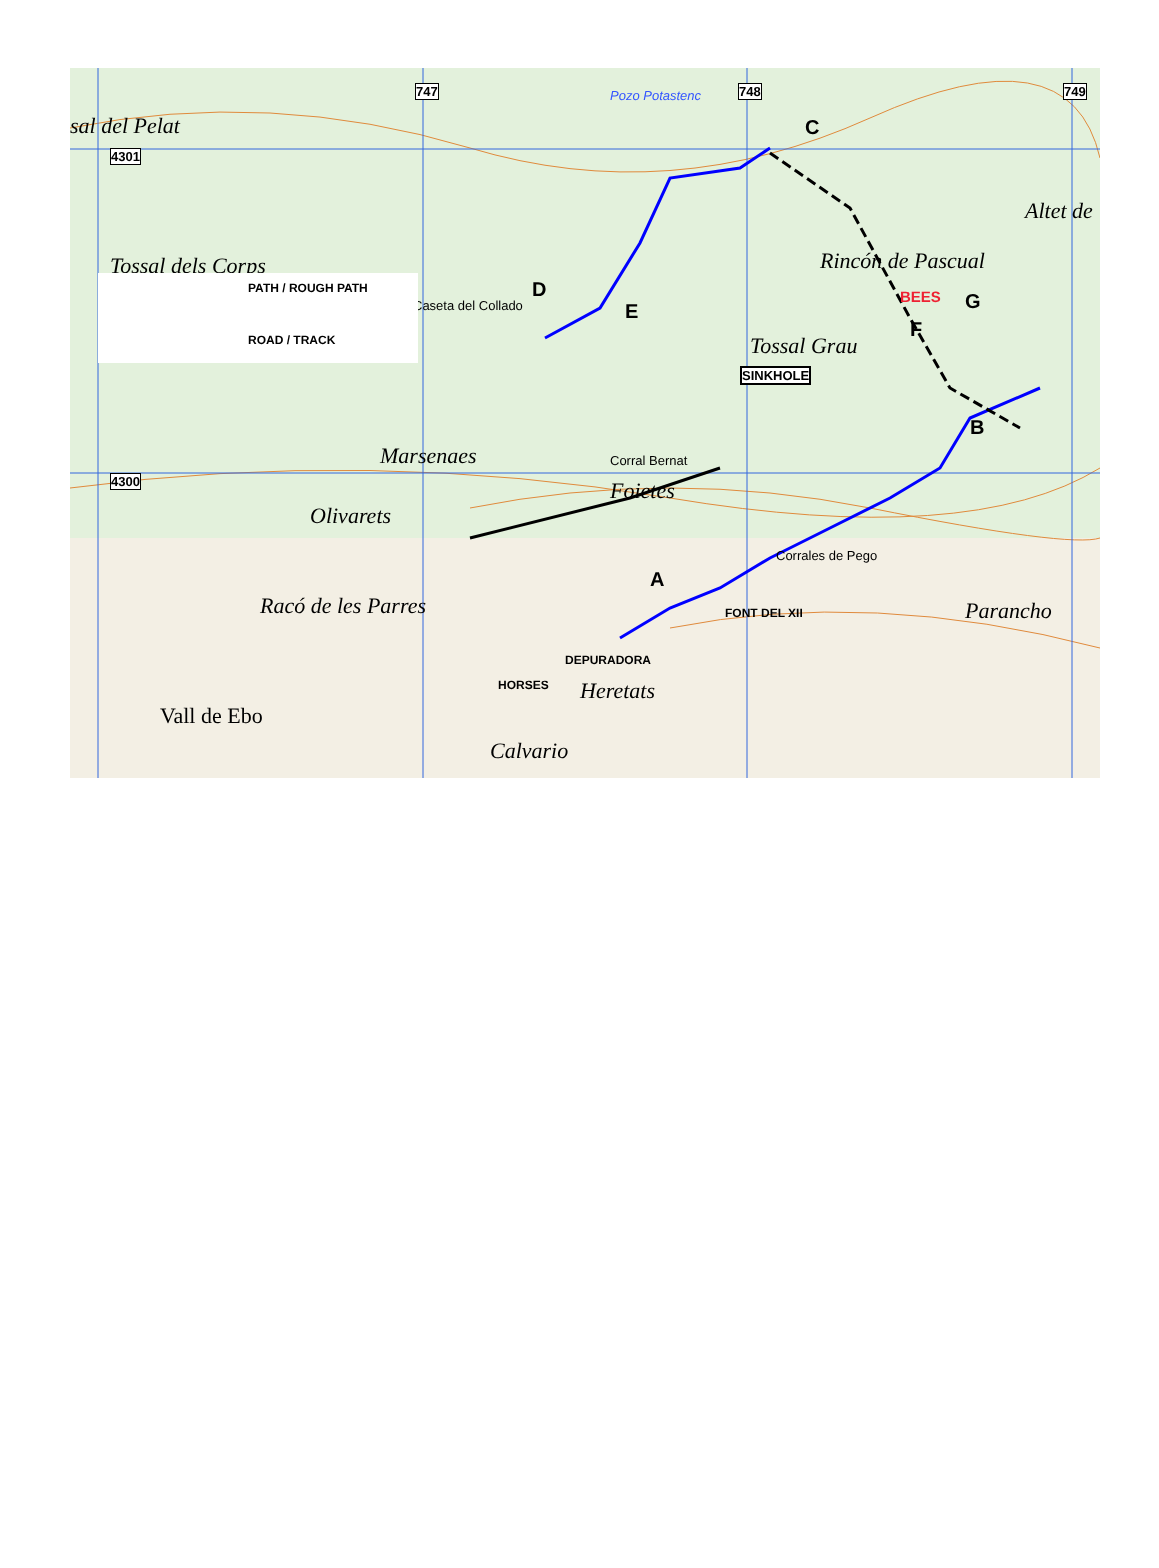sal del Pelat
Tossal dels Corps
Foietes
Olivarets
Marsenaes
Rincón de Pascual
Tossal Grau
Altet de
Racó de les Parres Parancho
Vall de Ebo
Calvario
Heretats
Corral Bernat
Caseta del Collado
Corrales de Pego
Pozo Potastenc
4301
4300
747 748 749
C
D
E
BEES
F
G
SINKHOLE
B
A
FONT DEL XII
DEPURADORA
HORSES
PATH / ROUGH PATH
ROAD / TRACK